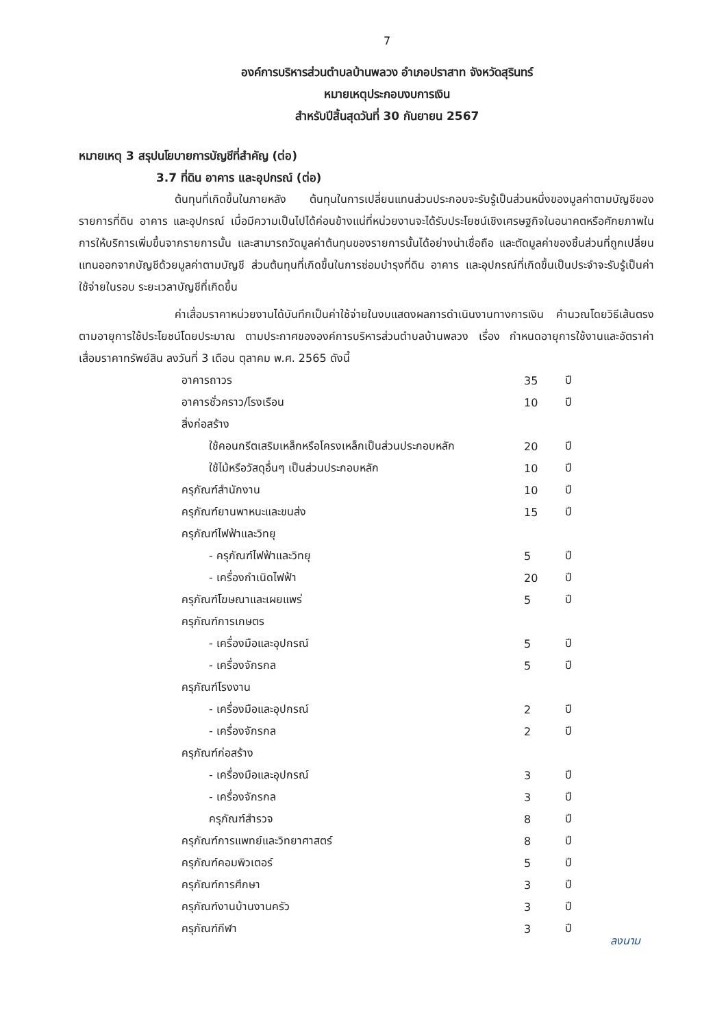7
องค์การบริหารส่วนตำบลบ้านพลวง อำเภอปราสาท จังหวัดสุรินทร์
หมายเหตุประกอบงบการเงิน
สำหรับปีสิ้นสุดวันที่ 30 กันยายน 2567
หมายเหตุ 3 สรุปนโยบายการบัญชีที่สำคัญ (ต่อ)
3.7 ที่ดิน อาคาร และอุปกรณ์ (ต่อ)
ต้นทุนที่เกิดขึ้นในภายหลัง ต้นทุนในการเปลี่ยนแทนส่วนประกอบจะรับรู้เป็นส่วนหนึ่งของมูลค่าตามบัญชีของรายการที่ดิน อาคาร และอุปกรณ์ เมื่อมีความเป็นไปได้ค่อนข้างแน่ที่หน่วยงานจะได้รับประโยชน์เชิงเศรษฐกิจในอนาคตหรือศักยภาพในการให้บริการเพิ่มขึ้นจากรายการนั้น และสามารถวัดมูลค่าต้นทุนของรายการนั้นได้อย่างน่าเชื่อถือ และตัดมูลค่าของชิ้นส่วนที่ถูกเปลี่ยนแทนออกจากบัญชีด้วยมูลค่าตามบัญชี ส่วนต้นทุนที่เกิดขึ้นในการซ่อมบำรุงที่ดิน อาคาร และอุปกรณ์ที่เกิดขึ้นเป็นประจำจะรับรู้เป็นค่าใช้จ่ายในรอบ ระยะเวลาบัญชีที่เกิดขึ้น
ค่าเสื่อมราคาหน่วยงานได้บันทึกเป็นค่าใช้จ่ายในงบแสดงผลการดำเนินงานทางการเงิน คำนวณโดยวิธีเส้นตรงตามอายุการใช้ประโยชน์โดยประมาณ ตามประกาศขององค์การบริหารส่วนตำบลบ้านพลวง เรื่อง กำหนดอายุการใช้งานและอัตราค่าเสื่อมราคาทรัพย์สิน ลงวันที่ 3 เดือน ตุลาคม พ.ศ. 2565 ดังนี้
| อาคารถาวร | 35 | ปี |
| อาคารชั่วคราว/โรงเรือน | 10 | ปี |
| สิ่งก่อสร้าง | | |
| ใช้คอนกรีตเสริมเหล็กหรือโครงเหล็กเป็นส่วนประกอบหลัก | 20 | ปี |
| ใช้ไม้หรือวัสดุอื่นๆ เป็นส่วนประกอบหลัก | 10 | ปี |
| ครุภัณฑ์สำนักงาน | 10 | ปี |
| ครุภัณฑ์ยานพาหนะและขนส่ง | 15 | ปี |
| ครุภัณฑ์ไฟฟ้าและวิทยุ | | |
| - ครุภัณฑ์ไฟฟ้าและวิทยุ | 5 | ปี |
| - เครื่องกำเนิดไฟฟ้า | 20 | ปี |
| ครุภัณฑ์โฆษณาและเผยแพร่ | 5 | ปี |
| ครุภัณฑ์การเกษตร | | |
| - เครื่องมือและอุปกรณ์ | 5 | ปี |
| - เครื่องจักรกล | 5 | ปี |
| ครุภัณฑ์โรงงาน | | |
| - เครื่องมือและอุปกรณ์ | 2 | ปี |
| - เครื่องจักรกล | 2 | ปี |
| ครุภัณฑ์ก่อสร้าง | | |
| - เครื่องมือและอุปกรณ์ | 3 | ปี |
| - เครื่องจักรกล | 3 | ปี |
| ครุภัณฑ์สำรวจ | 8 | ปี |
| ครุภัณฑ์การแพทย์และวิทยาศาสตร์ | 8 | ปี |
| ครุภัณฑ์คอมพิวเตอร์ | 5 | ปี |
| ครุภัณฑ์การศึกษา | 3 | ปี |
| ครุภัณฑ์งานบ้านงานครัว | 3 | ปี |
| ครุภัณฑ์กีฬา | 3 | ปี |
ลงนาม